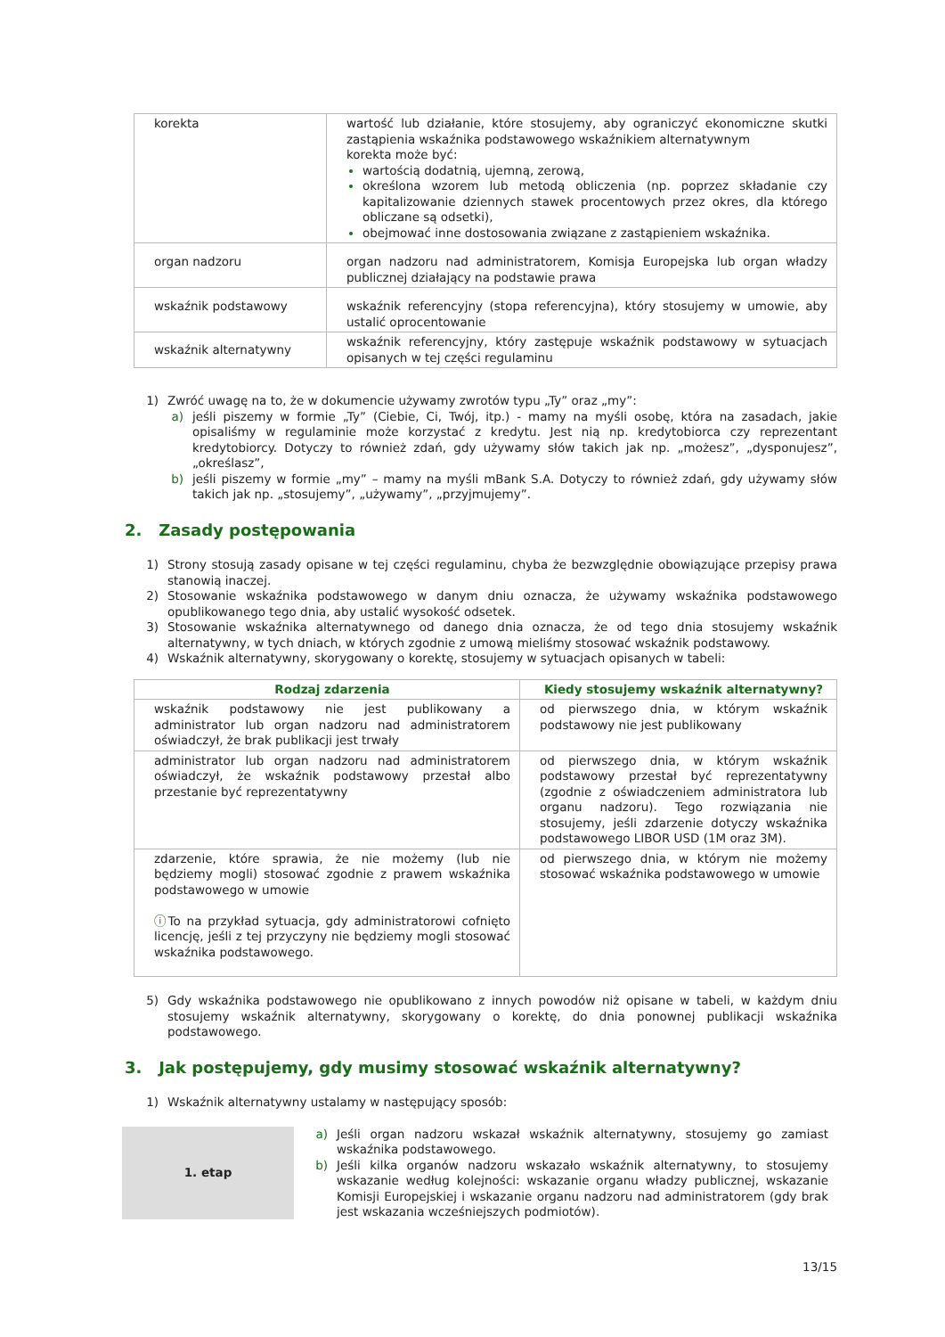| korekta | wartość lub działanie, które stosujemy, aby ograniczyć ekonomiczne skutki zastąpienia wskaźnika podstawowego wskaźnikiem alternatywnym korekta może być: wartością dodatnią, ujemną, zerową, określona wzorem lub metodą obliczenia (np. poprzez składanie czy kapitalizowanie dziennych stawek procentowych przez okres, dla którego obliczane są odsetki), obejmować inne dostosowania związane z zastąpieniem wskaźnika. |
| organ nadzoru | organ nadzoru nad administratorem, Komisja Europejska lub organ władzy publicznej działający na podstawie prawa |
| wskaźnik podstawowy | wskaźnik referencyjny (stopa referencyjna), który stosujemy w umowie, aby ustalić oprocentowanie |
| wskaźnik alternatywny | wskaźnik referencyjny, który zastępuje wskaźnik podstawowy w sytuacjach opisanych w tej części regulaminu |
1) Zwróć uwagę na to, że w dokumencie używamy zwrotów typu „Ty” oraz „my”:
a) jeśli piszemy w formie „Ty” (Ciebie, Ci, Twój, itp.) - mamy na myśli osobę, która na zasadach, jakie opisaliśmy w regulaminie może korzystać z kredytu. Jest nią np. kredytobiorca czy reprezentant kredytobiorcy. Dotyczy to również zdań, gdy używamy słów takich jak np. „możesz”, „dysponujesz”, „określasz”,
b) jeśli piszemy w formie „my” – mamy na myśli mBank S.A. Dotyczy to również zdań, gdy używamy słów takich jak np. „stosujemy”, „używamy”, „przyjmujemy”.
2. Zasady postępowania
1) Strony stosują zasady opisane w tej części regulaminu, chyba że bezwzględnie obowiązujące przepisy prawa stanowią inaczej.
2) Stosowanie wskaźnika podstawowego w danym dniu oznacza, że używamy wskaźnika podstawowego opublikowanego tego dnia, aby ustalić wysokość odsetek.
3) Stosowanie wskaźnika alternatywnego od danego dnia oznacza, że od tego dnia stosujemy wskaźnik alternatywny, w tych dniach, w których zgodnie z umową mieliśmy stosować wskaźnik podstawowy.
4) Wskaźnik alternatywny, skorygowany o korektę, stosujemy w sytuacjach opisanych w tabeli:
| Rodzaj zdarzenia | Kiedy stosujemy wskaźnik alternatywny? |
| --- | --- |
| wskaźnik podstawowy nie jest publikowany a administrator lub organ nadzoru nad administratorem oświadczył, że brak publikacji jest trwały | od pierwszego dnia, w którym wskaźnik podstawowy nie jest publikowany |
| administrator lub organ nadzoru nad administratorem oświadczył, że wskaźnik podstawowy przestał albo przestanie być reprezentatywny | od pierwszego dnia, w którym wskaźnik podstawowy przestał być reprezentatywny (zgodnie z oświadczeniem administratora lub organu nadzoru). Tego rozwiązania nie stosujemy, jeśli zdarzenie dotyczy wskaźnika podstawowego LIBOR USD (1M oraz 3M). |
| zdarzenie, które sprawia, że nie możemy (lub nie będziemy mogli) stosować zgodnie z prawem wskaźnika podstawowego w umowie ⓘ To na przykład sytuacja, gdy administratorowi cofnięto licencję, jeśli z tej przyczyny nie będziemy mogli stosować wskaźnika podstawowego. | od pierwszego dnia, w którym nie możemy stosować wskaźnika podstawowego w umowie |
5) Gdy wskaźnika podstawowego nie opublikowano z innych powodów niż opisane w tabeli, w każdym dniu stosujemy wskaźnik alternatywny, skorygowany o korektę, do dnia ponownej publikacji wskaźnika podstawowego.
3. Jak postępujemy, gdy musimy stosować wskaźnik alternatywny?
1) Wskaźnik alternatywny ustalamy w następujący sposób:
1. etap
a) Jeśli organ nadzoru wskazał wskaźnik alternatywny, stosujemy go zamiast wskaźnika podstawowego.
b) Jeśli kilka organów nadzoru wskazało wskaźnik alternatywny, to stosujemy wskazanie według kolejności: wskazanie organu władzy publicznej, wskazanie Komisji Europejskiej i wskazanie organu nadzoru nad administratorem (gdy brak jest wskazania wcześniejszych podmiotów).
13/15